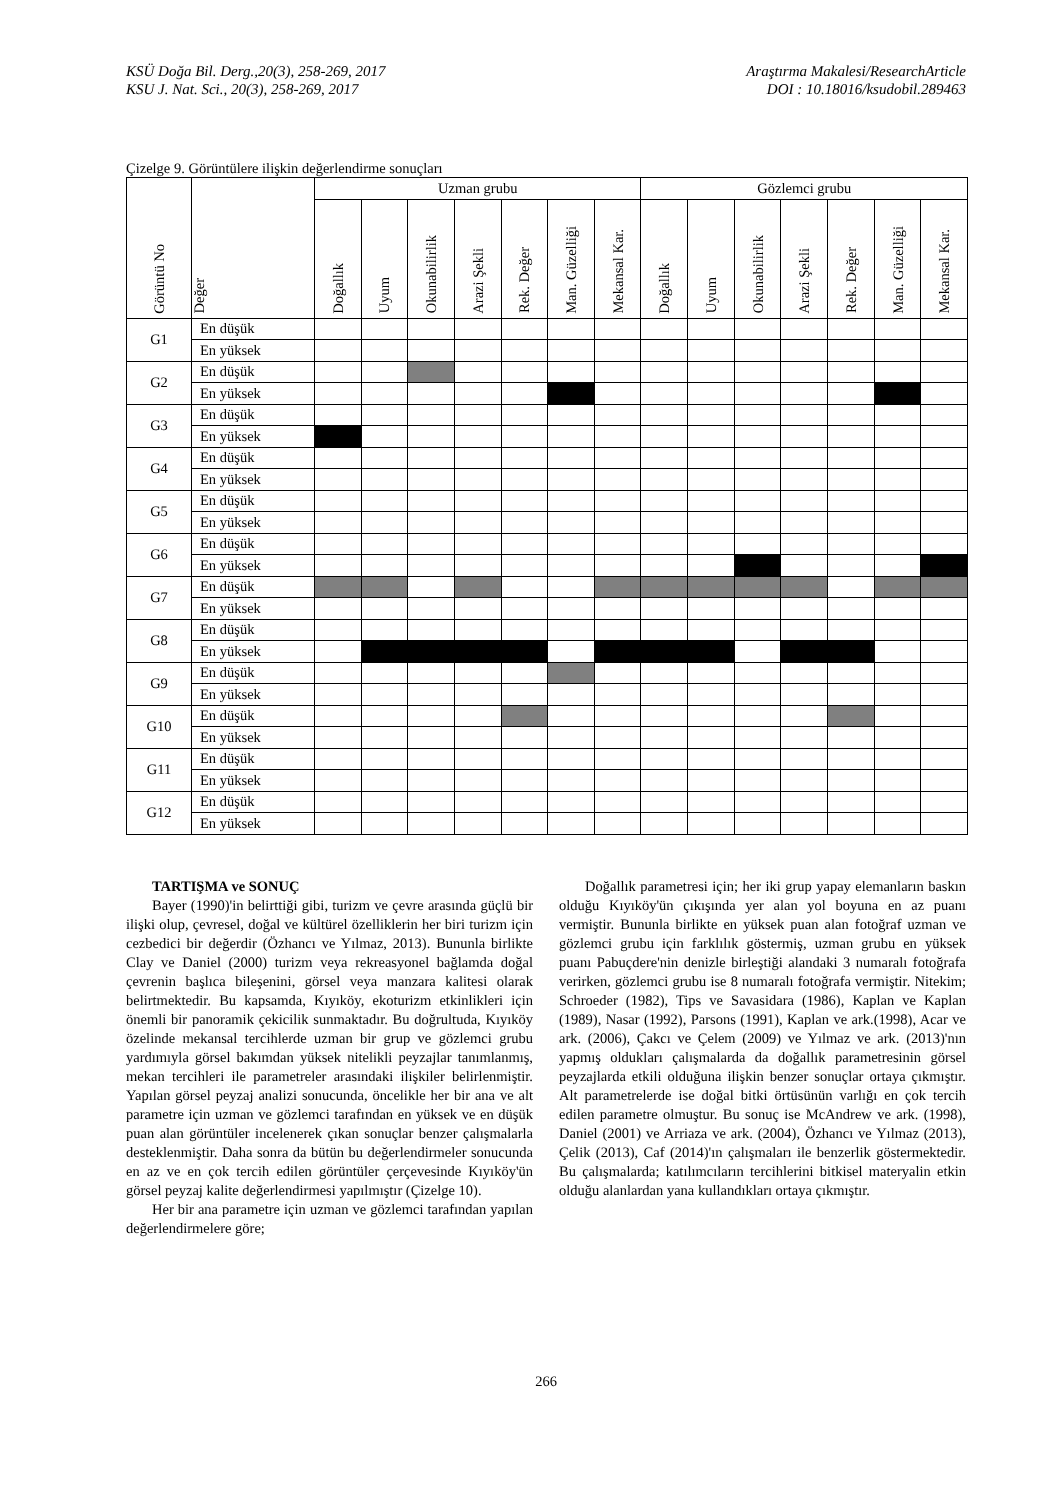KSÜ Doğa Bil. Derg.,20(3), 258-269, 2017
KSU J. Nat. Sci., 20(3), 258-269, 2017
Araştırma Makalesi/ResearchArticle
DOI : 10.18016/ksudobil.289463
Çizelge 9. Görüntülere ilişkin değerlendirme sonuçları
| Görüntü No | Değer | Uzman grubu | | | | | | | Gözlemci grubu | | | | | | |
| --- | --- | --- | --- | --- | --- | --- | --- | --- | --- | --- | --- | --- | --- | --- | --- |
| | | Doğallık | Uyum | Okunabilirlik | Arazi Şekli | Rek. Değer | Man. Güzelliği | Mekansal Kar. | Doğallık | Uyum | Okunabilirlik | Arazi Şekli | Rek. Değer | Man. Güzelliği | Mekansal Kar. |
| G1 | En düşük | | | | | | | | | | | | | | |
| | En yüksek | | | | | | | | | | | | | | |
| G2 | En düşük | | | | | | | | | | | | | | |
| | En yüksek | | | | | | | | | | | | | | |
| G3 | En düşük | | | | | | | | | | | | | | |
| | En yüksek | | | | | | | | | | | | | | |
| G4 | En düşük | | | | | | | | | | | | | | |
| | En yüksek | | | | | | | | | | | | | | |
| G5 | En düşük | | | | | | | | | | | | | | |
| | En yüksek | | | | | | | | | | | | | | |
| G6 | En düşük | | | | | | | | | | | | | | |
| | En yüksek | | | | | | | | | | | | | | |
| G7 | En düşük | | | | | | | | | | | | | | |
| | En yüksek | | | | | | | | | | | | | | |
| G8 | En düşük | | | | | | | | | | | | | | |
| | En yüksek | | | | | | | | | | | | | | |
| G9 | En düşük | | | | | | | | | | | | | | |
| | En yüksek | | | | | | | | | | | | | | |
| G10 | En düşük | | | | | | | | | | | | | | |
| | En yüksek | | | | | | | | | | | | | | |
| G11 | En düşük | | | | | | | | | | | | | | |
| | En yüksek | | | | | | | | | | | | | | |
| G12 | En düşük | | | | | | | | | | | | | | |
| | En yüksek | | | | | | | | | | | | | | |
TARTIŞMA ve SONUÇ
Bayer (1990)'in belirttiği gibi, turizm ve çevre arasında güçlü bir ilişki olup, çevresel, doğal ve kültürel özelliklerin her biri turizm için cezbedici bir değerdir (Özhancı ve Yılmaz, 2013). Bununla birlikte Clay ve Daniel (2000) turizm veya rekreasyonel bağlamda doğal çevrenin başlıca bileşenini, görsel veya manzara kalitesi olarak belirtmektedir. Bu kapsamda, Kıyıköy, ekoturizm etkinlikleri için önemli bir panoramik çekicilik sunmaktadır. Bu doğrultuda, Kıyıköy özelinde mekansal tercihlerde uzman bir grup ve gözlemci grubu yardımıyla görsel bakımdan yüksek nitelikli peyzajlar tanımlanmış, mekan tercihleri ile parametreler arasındaki ilişkiler belirlenmiştir. Yapılan görsel peyzaj analizi sonucunda, öncelikle her bir ana ve alt parametre için uzman ve gözlemci tarafından en yüksek ve en düşük puan alan görüntüler incelenerek çıkan sonuçlar benzer çalışmalarla desteklenmiştir. Daha sonra da bütün bu değerlendirmeler sonucunda en az ve en çok tercih edilen görüntüler çerçevesinde Kıyıköy'ün görsel peyzaj kalite değerlendirmesi yapılmıştır (Çizelge 10).
Her bir ana parametre için uzman ve gözlemci tarafından yapılan değerlendirmelere göre;
Doğallık parametresi için; her iki grup yapay elemanların baskın olduğu Kıyıköy'ün çıkışında yer alan yol boyuna en az puanı vermiştir. Bununla birlikte en yüksek puan alan fotoğraf uzman ve gözlemci grubu için farklılık göstermiş, uzman grubu en yüksek puanı Pabuçdere'nin denizle birleştiği alandaki 3 numaralı fotoğrafa verirken, gözlemci grubu ise 8 numaralı fotoğrafa vermiştir. Nitekim; Schroeder (1982), Tips ve Savasidara (1986), Kaplan ve Kaplan (1989), Nasar (1992), Parsons (1991), Kaplan ve ark.(1998), Acar ve ark. (2006), Çakcı ve Çelem (2009) ve Yılmaz ve ark. (2013)'nın yapmış oldukları çalışmalarda da doğallık parametresinin görsel peyzajlarda etkili olduğuna ilişkin benzer sonuçlar ortaya çıkmıştır. Alt parametrelerde ise doğal bitki örtüsünün varlığı en çok tercih edilen parametre olmuştur. Bu sonuç ise McAndrew ve ark. (1998), Daniel (2001) ve Arriaza ve ark. (2004), Özhancı ve Yılmaz (2013), Çelik (2013), Caf (2014)'ın çalışmaları ile benzerlik göstermektedir. Bu çalışmalarda; katılımcıların tercihlerini bitkisel materyalin etkin olduğu alanlardan yana kullandıkları ortaya çıkmıştır.
266